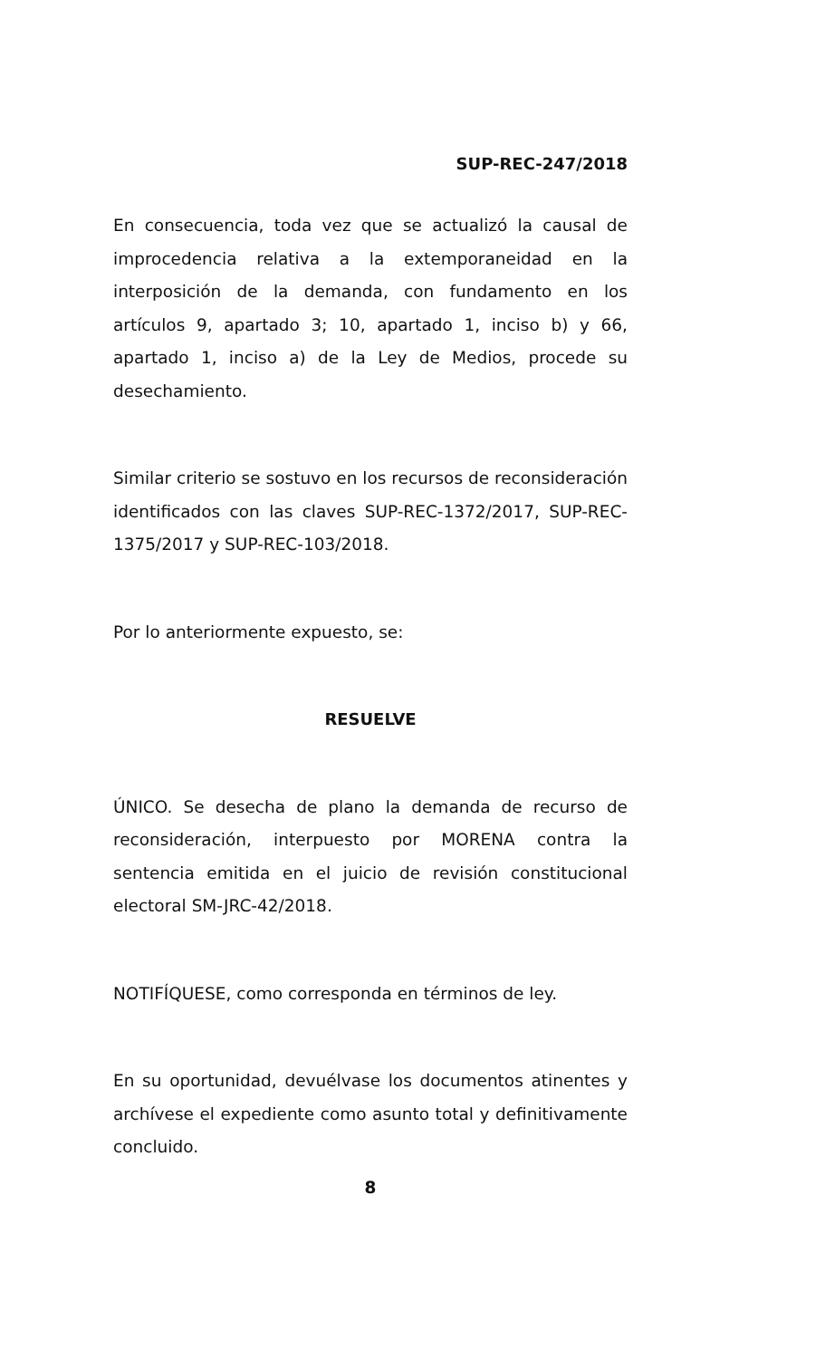SUP-REC-247/2018
En consecuencia, toda vez que se actualizó la causal de improcedencia relativa a la extemporaneidad en la interposición de la demanda, con fundamento en los artículos 9, apartado 3; 10, apartado 1, inciso b) y 66, apartado 1, inciso a) de la Ley de Medios, procede su desechamiento.
Similar criterio se sostuvo en los recursos de reconsideración identificados con las claves SUP-REC-1372/2017, SUP-REC-1375/2017 y SUP-REC-103/2018.
Por lo anteriormente expuesto, se:
RESUELVE
ÚNICO. Se desecha de plano la demanda de recurso de reconsideración, interpuesto por MORENA contra la sentencia emitida en el juicio de revisión constitucional electoral SM-JRC-42/2018.
NOTIFÍQUESE, como corresponda en términos de ley.
En su oportunidad, devuélvase los documentos atinentes y archívese el expediente como asunto total y definitivamente concluido.
8